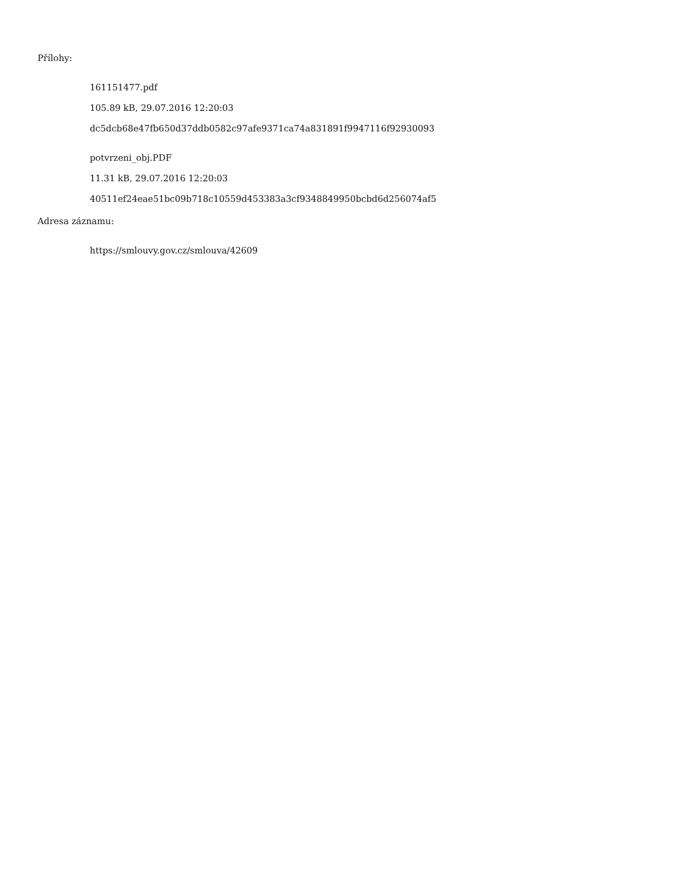Přílohy:
161151477.pdf
105.89 kB, 29.07.2016 12:20:03
dc5dcb68e47fb650d37ddb0582c97afe9371ca74a831891f9947116f92930093
potvrzeni_obj.PDF
11.31 kB, 29.07.2016 12:20:03
40511ef24eae51bc09b718c10559d453383a3cf9348849950bcbd6d256074af5
Adresa záznamu:
https://smlouvy.gov.cz/smlouva/42609